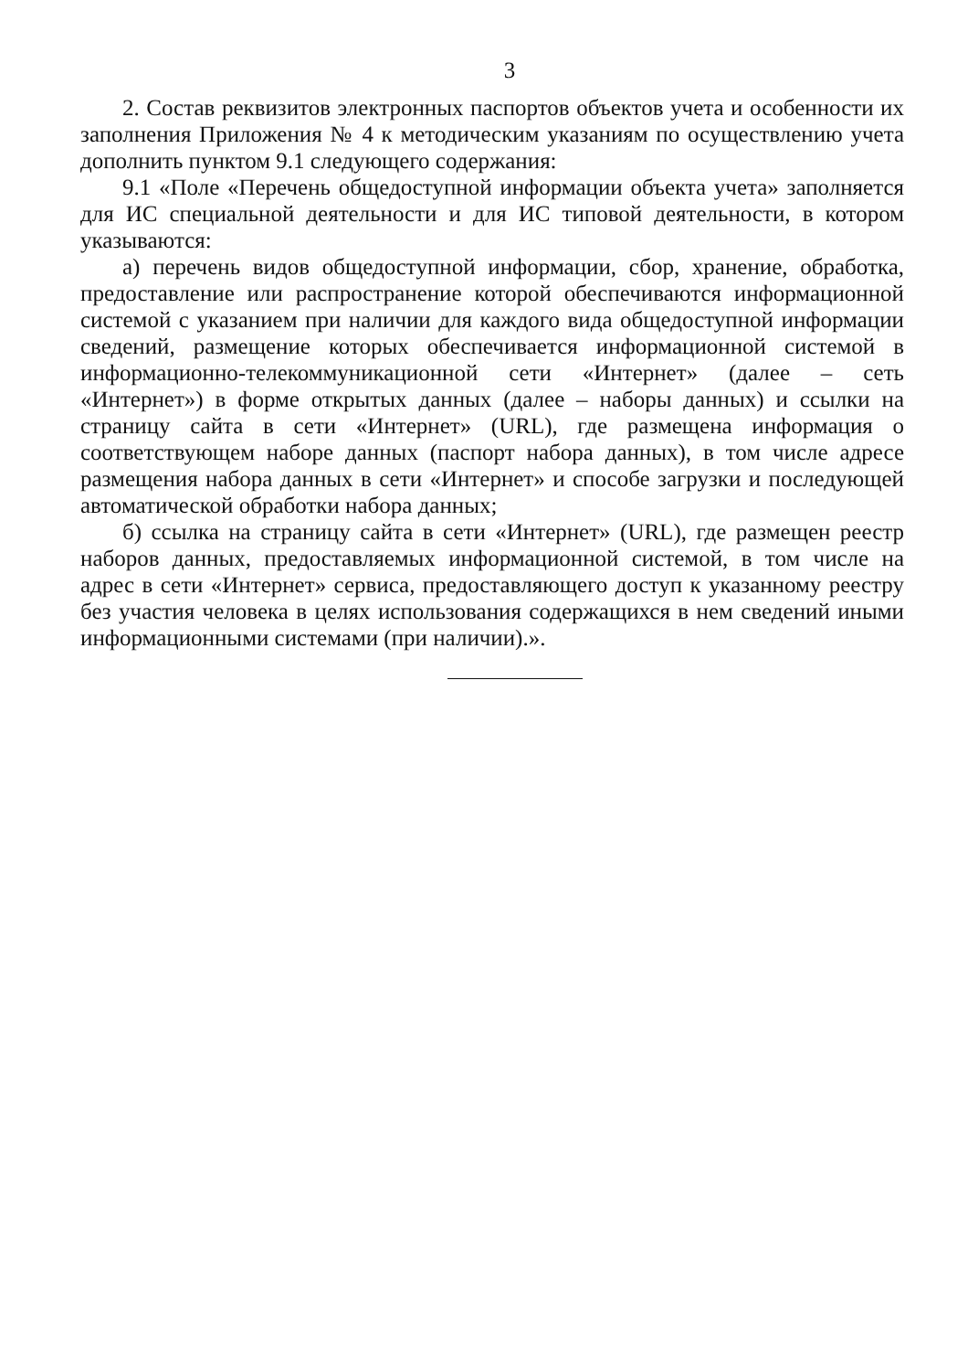3
2. Состав реквизитов электронных паспортов объектов учета и особенности их заполнения Приложения № 4 к методическим указаниям по осуществлению учета дополнить пунктом 9.1 следующего содержания:
9.1 «Поле «Перечень общедоступной информации объекта учета» заполняется для ИС специальной деятельности и для ИС типовой деятельности, в котором указываются:
а) перечень видов общедоступной информации, сбор, хранение, обработка, предоставление или распространение которой обеспечиваются информационной системой с указанием при наличии для каждого вида общедоступной информации сведений, размещение которых обеспечивается информационной системой в информационно-телекоммуникационной сети «Интернет» (далее – сеть «Интернет») в форме открытых данных (далее – наборы данных) и ссылки на страницу сайта в сети «Интернет» (URL), где размещена информация о соответствующем наборе данных (паспорт набора данных), в том числе адресе размещения набора данных в сети «Интернет» и способе загрузки и последующей автоматической обработки набора данных;
б) ссылка на страницу сайта в сети «Интернет» (URL), где размещен реестр наборов данных, предоставляемых информационной системой, в том числе на адрес в сети «Интернет» сервиса, предоставляющего доступ к указанному реестру без участия человека в целях использования содержащихся в нем сведений иными информационными системами (при наличии).».